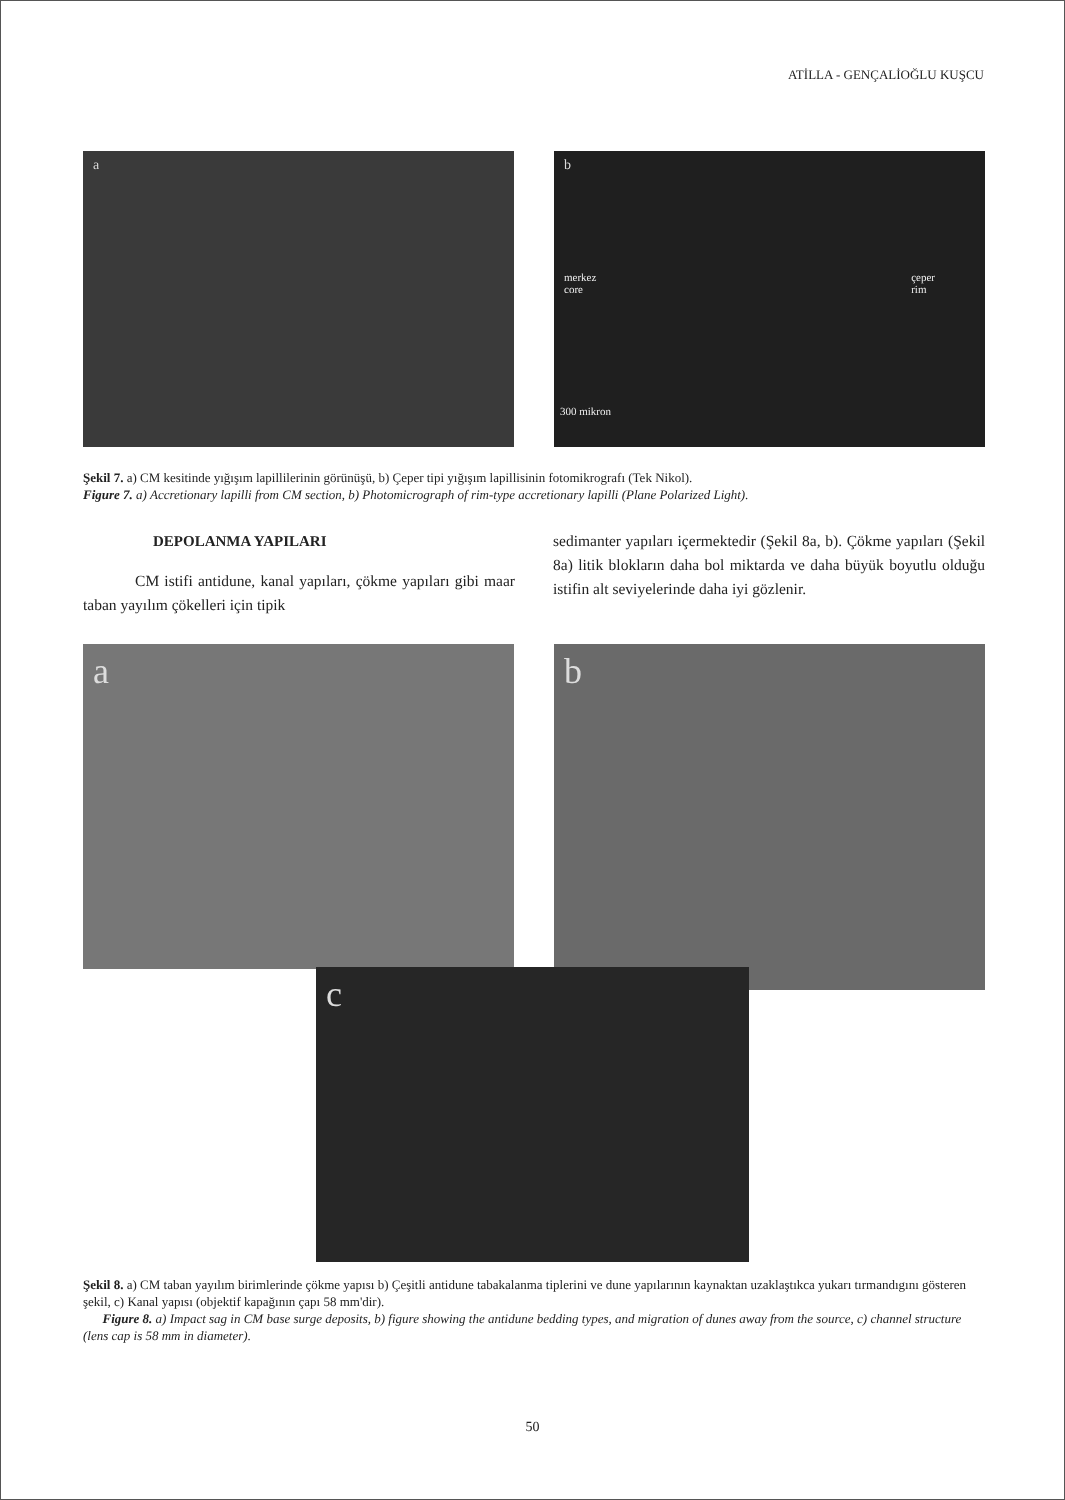ATİLLA - GENÇALİOĞLU KUŞCU
a
b
merkez
core
çeper
rim
300 mikron
Şekil 7. a) CM kesitinde yığışım lapillilerinin görünüşü, b) Çeper tipi yığışım lapillisinin fotomikrografı (Tek Nikol).
Figure 7. a) Accretionary lapilli from CM section, b) Photomicrograph of rim-type accretionary lapilli (Plane Polarized Light).
DEPOLANMA YAPILARI
CM istifi antidune, kanal yapıları, çökme yapıları gibi maar taban yayılım çökelleri için tipik
sedimanter yapıları içermektedir (Şekil 8a, b). Çökme yapıları (Şekil 8a) litik blokların daha bol miktarda ve daha büyük boyutlu olduğu istifin alt seviyelerinde daha iyi gözlenir.
a
b
c
Şekil 8. a) CM taban yayılım birimlerinde çökme yapısı b) Çeşitli antidune tabakalanma tiplerini ve dune yapılarının kaynaktan uzaklaştıkca yukarı tırmandıgını gösteren şekil, c) Kanal yapısı (objektif kapağının çapı 58 mm'dir).
Figure 8. a) Impact sag in CM base surge deposits, b) figure showing the antidune bedding types, and migration of dunes away from the source, c) channel structure (lens cap is 58 mm in diameter).
50